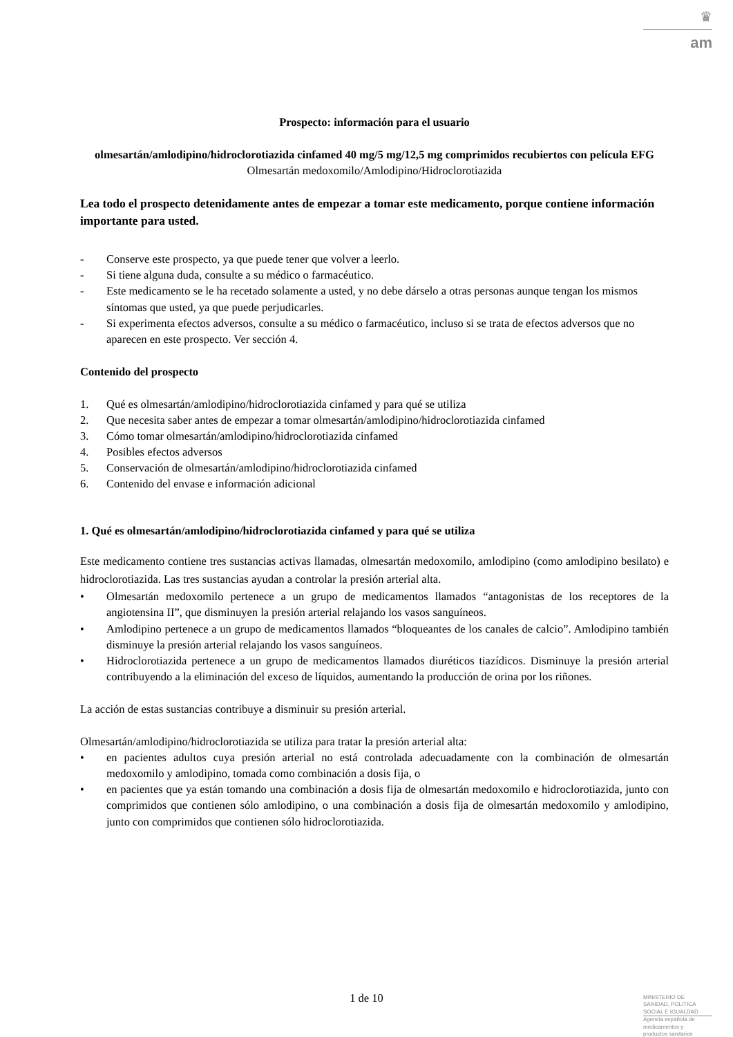♛
am
Prospecto: información para el usuario
olmesartán/amlodipino/hidroclorotiazida cinfamed 40 mg/5 mg/12,5 mg comprimidos recubiertos con película EFG
Olmesartán medoxomilo/Amlodipino/Hidroclorotiazida
Lea todo el prospecto detenidamente antes de empezar a tomar este medicamento, porque contiene información importante para usted.
- Conserve este prospecto, ya que puede tener que volver a leerlo.
- Si tiene alguna duda, consulte a su médico o farmacéutico.
- Este medicamento se le ha recetado solamente a usted, y no debe dárselo a otras personas aunque tengan los mismos síntomas que usted, ya que puede perjudicarles.
- Si experimenta efectos adversos, consulte a su médico o farmacéutico, incluso si se trata de efectos adversos que no aparecen en este prospecto. Ver sección 4.
Contenido del prospecto
1. Qué es olmesartán/amlodipino/hidroclorotiazida cinfamed y para qué se utiliza
2. Que necesita saber antes de empezar a tomar olmesartán/amlodipino/hidroclorotiazida cinfamed
3. Cómo tomar olmesartán/amlodipino/hidroclorotiazida cinfamed
4. Posibles efectos adversos
5. Conservación de olmesartán/amlodipino/hidroclorotiazida cinfamed
6. Contenido del envase e información adicional
1. Qué es olmesartán/amlodipino/hidroclorotiazida cinfamed y para qué se utiliza
Este medicamento contiene tres sustancias activas llamadas, olmesartán medoxomilo, amlodipino (como amlodipino besilato) e hidroclorotiazida. Las tres sustancias ayudan a controlar la presión arterial alta.
• Olmesartán medoxomilo pertenece a un grupo de medicamentos llamados “antagonistas de los receptores de la angiotensina II”, que disminuyen la presión arterial relajando los vasos sanguíneos.
• Amlodipino pertenece a un grupo de medicamentos llamados “bloqueantes de los canales de calcio”. Amlodipino también disminuye la presión arterial relajando los vasos sanguíneos.
• Hidroclorotiazida pertenece a un grupo de medicamentos llamados diuréticos tiazídicos. Disminuye la presión arterial contribuyendo a la eliminación del exceso de líquidos, aumentando la producción de orina por los riñones.
La acción de estas sustancias contribuye a disminuir su presión arterial.
Olmesartán/amlodipino/hidroclorotiazida se utiliza para tratar la presión arterial alta:
• en pacientes adultos cuya presión arterial no está controlada adecuadamente con la combinación de olmesartán medoxomilo y amlodipino, tomada como combinación a dosis fija, o
• en pacientes que ya están tomando una combinación a dosis fija de olmesartán medoxomilo e hidroclorotiazida, junto con comprimidos que contienen sólo amlodipino, o una combinación a dosis fija de olmesartán medoxomilo y amlodipino, junto con comprimidos que contienen sólo hidroclorotiazida.
1 de 10
MINISTERIO DE
SANIDAD, POLITICA
SOCIAL E IGUALDAD
Agencia española de
medicamentos y
productos sanitarios